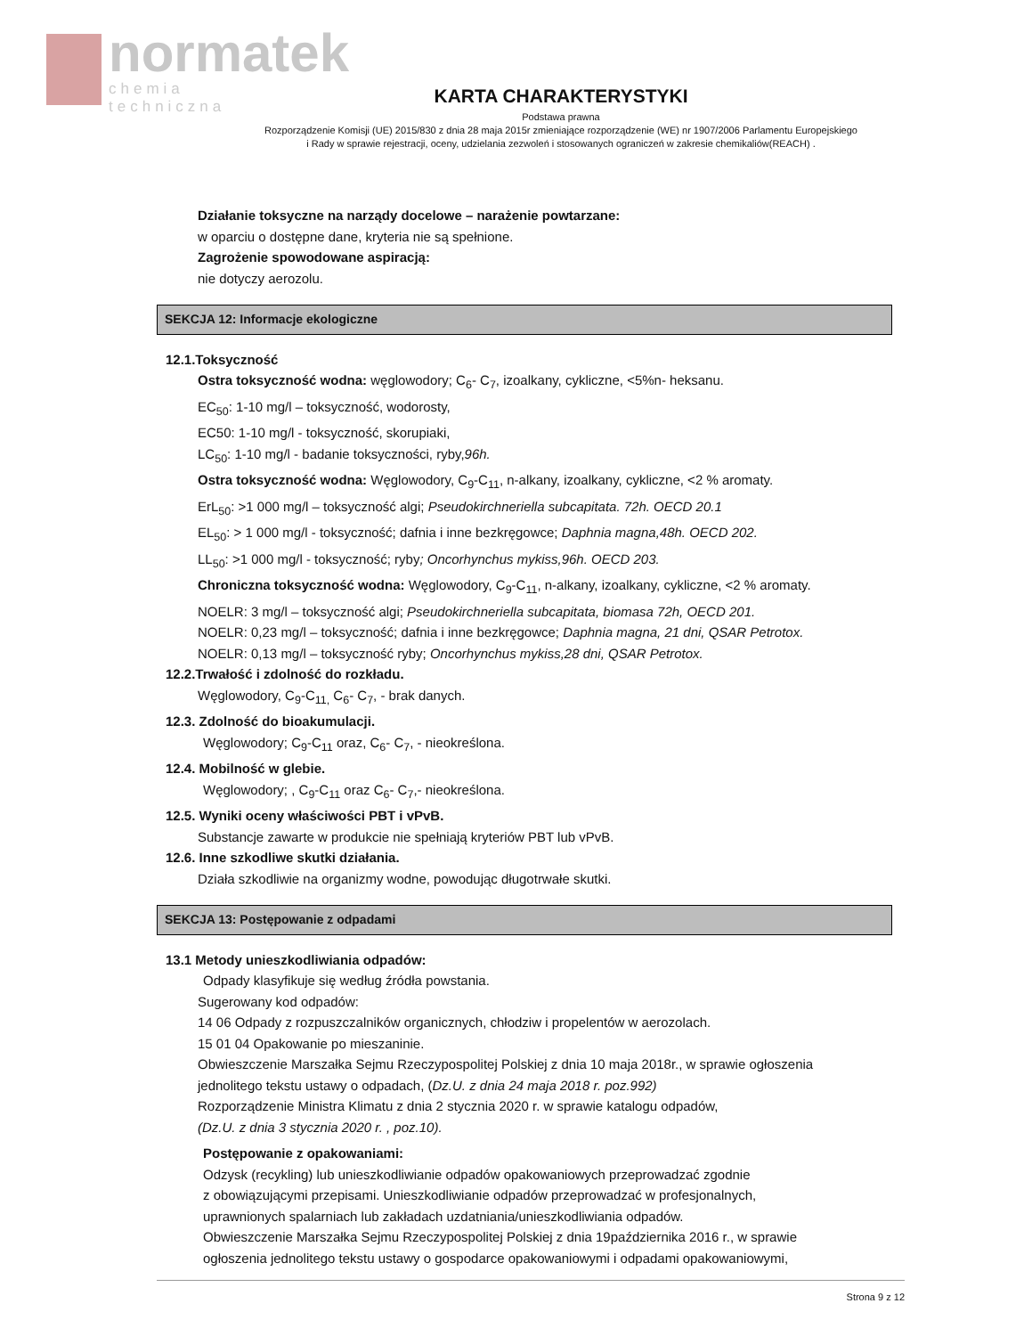normatek
chemia techniczna
KARTA CHARAKTERYSTYKI
Podstawa prawna
Rozporządzenie Komisji (UE) 2015/830 z dnia 28 maja 2015r zmieniające rozporządzenie (WE) nr 1907/2006 Parlamentu Europejskiego
i Rady w sprawie rejestracji, oceny, udzielania zezwoleń i stosowanych ograniczeń w zakresie chemikaliów(REACH) .
Działanie toksyczne na narządy docelowe – narażenie powtarzane:
w oparciu o dostępne dane, kryteria nie są spełnione.
Zagrożenie spowodowane aspiracją:
nie dotyczy aerozolu.
SEKCJA 12: Informacje ekologiczne
12.1.Toksyczność
Ostra toksyczność wodna: węglowodory; C<sub>6</sub>- C<sub>7</sub>, izoalkany, cykliczne, <5%n- heksanu.
EC<sub>50</sub>: 1-10 mg/l – toksyczność, wodorosty,
EC50: 1-10 mg/l - toksyczność, skorupiaki,
LC<sub>50</sub>: 1-10 mg/l - badanie toksyczności, ryby,96h.
Ostra toksyczność wodna: Węglowodory, C<sub>9</sub>-C<sub>11</sub>, n-alkany, izoalkany, cykliczne, <2 % aromaty.
ErL<sub>50</sub>: >1 000 mg/l – toksyczność algi; Pseudokirchneriella subcapitata. 72h. OECD 20.1
EL<sub>50</sub>: > 1 000 mg/l - toksyczność; dafnia i inne bezkręgowce; Daphnia magna,48h. OECD 202.
LL<sub>50</sub>: >1 000 mg/l - toksyczność; ryby; Oncorhynchus mykiss,96h. OECD 203.
Chroniczna toksyczność wodna: Węglowodory, C<sub>9</sub>-C<sub>11</sub>, n-alkany, izoalkany, cykliczne, <2 % aromaty.
NOELR: 3 mg/l – toksyczność algi; Pseudokirchneriella subcapitata, biomasa 72h, OECD 201.
NOELR: 0,23 mg/l – toksyczność; dafnia i inne bezkręgowce; Daphnia magna, 21 dni, QSAR Petrotox.
NOELR: 0,13 mg/l – toksyczność ryby; Oncorhynchus mykiss,28 dni, QSAR Petrotox.
12.2.Trwałość i zdolność do rozkładu.
Węglowodory, C<sub>9</sub>-C<sub>11,</sub> C<sub>6</sub>- C<sub>7</sub>, - brak danych.
12.3. Zdolność do bioakumulacji.
Węglowodory; C<sub>9</sub>-C<sub>11</sub> oraz, C<sub>6</sub>- C<sub>7</sub>, - nieokreślona.
12.4. Mobilność w glebie.
Węglowodory; , C<sub>9</sub>-C<sub>11</sub> oraz C<sub>6</sub>- C<sub>7</sub>,- nieokreślona.
12.5. Wyniki oceny właściwości PBT i vPvB.
Substancje zawarte w produkcie nie spełniają kryteriów PBT lub vPvB.
12.6. Inne szkodliwe skutki działania.
Działa szkodliwie na organizmy wodne, powodując długotrwałe skutki.
SEKCJA 13: Postępowanie z odpadami
13.1 Metody unieszkodliwiania odpadów:
Odpady klasyfikuje się według źródła powstania.
Sugerowany kod odpadów:
14 06 Odpady z rozpuszczalników organicznych, chłodziw i propelentów w aerozolach.
15 01 04 Opakowanie po mieszaninie.
Obwieszczenie Marszałka Sejmu Rzeczypospolitej Polskiej z dnia 10 maja 2018r., w sprawie ogłoszenia
jednolitego tekstu ustawy o odpadach, (Dz.U. z dnia 24 maja 2018 r. poz.992)
Rozporządzenie Ministra Klimatu z dnia 2 stycznia 2020 r. w sprawie katalogu odpadów,
(Dz.U. z dnia 3 stycznia 2020 r. , poz.10).
Postępowanie z opakowaniami:
Odzysk (recykling) lub unieszkodliwianie odpadów opakowaniowych przeprowadzać zgodnie
z obowiązującymi przepisami. Unieszkodliwianie odpadów przeprowadzać w profesjonalnych,
uprawnionych spalarniach lub zakładach uzdatniania/unieszkodliwiania odpadów.
Obwieszczenie Marszałka Sejmu Rzeczypospolitej Polskiej z dnia 19października 2016 r., w sprawie
ogłoszenia jednolitego tekstu ustawy o gospodarce opakowaniowymi i odpadami opakowaniowymi,
Strona 9 z 12